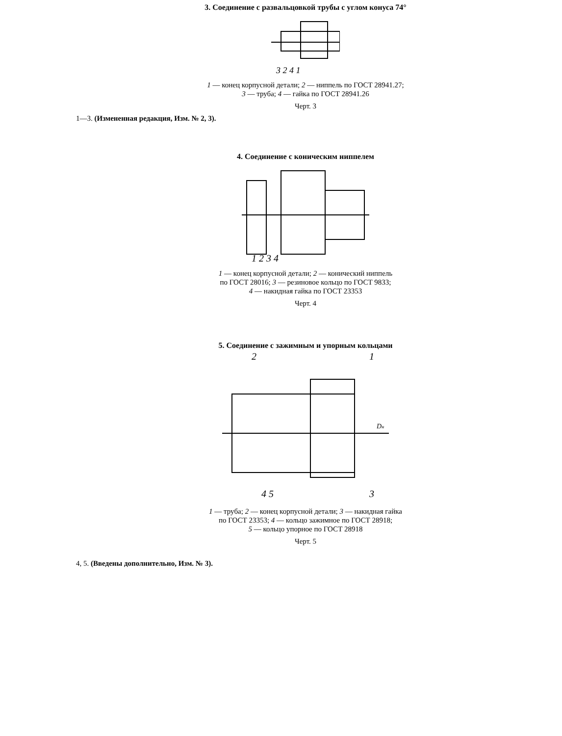3. Соединение с развальцовкой трубы с углом конуса 74°
3 2 4 1
1 — конец корпусной детали; 2 — ниппель по ГОСТ 28941.27;
3 — труба; 4 — гайка по ГОСТ 28941.26
Черт. 3
1—3. (Измененная редакция, Изм. № 2, 3).
4. Соединение с коническим ниппелем
1 2 3 4
1 — конец корпусной детали; 2 — конический ниппель
по ГОСТ 28016; 3 — резиновое кольцо по ГОСТ 9833;
4 — накидная гайка по ГОСТ 23353
Черт. 4
5. Соединение с зажимным и упорным кольцами
2
1
4 5
3
Dн
1 — труба; 2 — конец корпусной детали; 3 — накидная гайка
по ГОСТ 23353; 4 — кольцо зажимное по ГОСТ 28918;
5 — кольцо упорное по ГОСТ 28918
Черт. 5
4, 5. (Введены дополнительно, Изм. № 3).